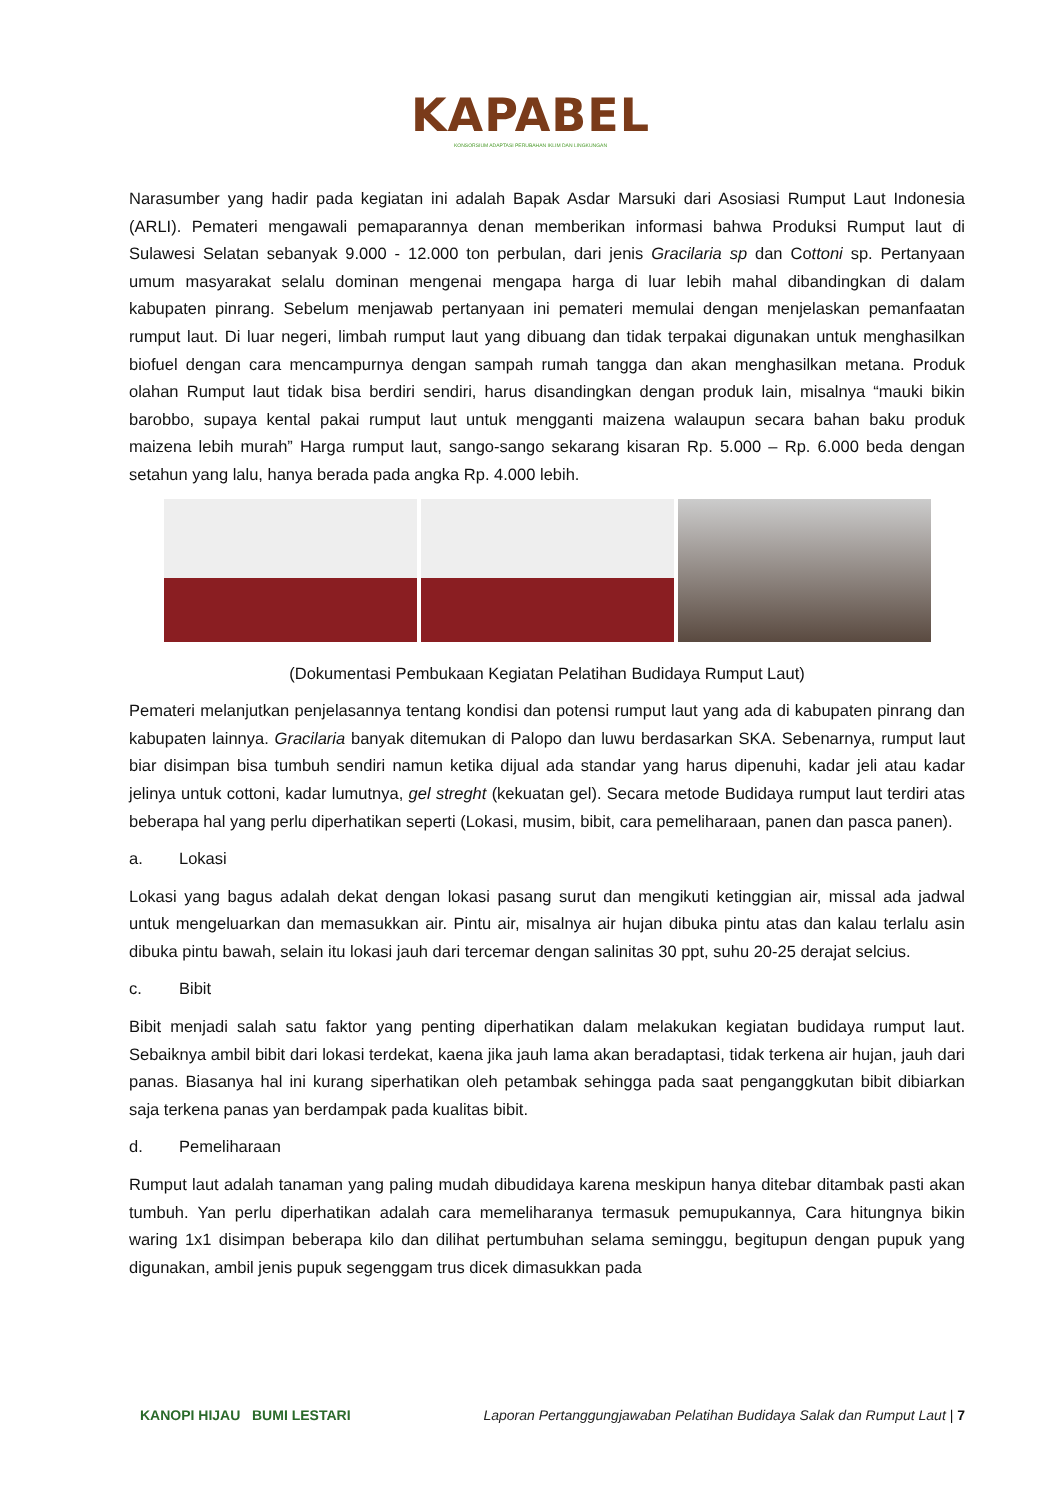KAPABEL
KONSORSIUM ADAPTASI PERUBAHAN IKLIM DAN LINGKUNGAN
Narasumber yang hadir pada kegiatan ini adalah Bapak Asdar Marsuki dari Asosiasi Rumput Laut Indonesia (ARLI). Pemateri mengawali pemaparannya denan memberikan informasi bahwa Produksi Rumput laut di Sulawesi Selatan sebanyak 9.000 - 12.000 ton perbulan, dari jenis Gracilaria sp dan Cottoni sp. Pertanyaan umum masyarakat selalu dominan mengenai mengapa harga di luar lebih mahal dibandingkan di dalam kabupaten pinrang. Sebelum menjawab pertanyaan ini pemateri memulai dengan menjelaskan pemanfaatan rumput laut. Di luar negeri, limbah rumput laut yang dibuang dan tidak terpakai digunakan untuk menghasilkan biofuel dengan cara mencampurnya dengan sampah rumah tangga dan akan menghasilkan metana. Produk olahan Rumput laut tidak bisa berdiri sendiri, harus disandingkan dengan produk lain, misalnya “mauki bikin barobbo, supaya kental pakai rumput laut untuk mengganti maizena walaupun secara bahan baku produk maizena lebih murah” Harga rumput laut, sango-sango sekarang kisaran Rp. 5.000 – Rp. 6.000 beda dengan setahun yang lalu, hanya berada pada angka Rp. 4.000 lebih.
(Dokumentasi Pembukaan Kegiatan Pelatihan Budidaya Rumput Laut)
Pemateri melanjutkan penjelasannya tentang kondisi dan potensi rumput laut yang ada di kabupaten pinrang dan kabupaten lainnya. Gracilaria banyak ditemukan di Palopo dan luwu berdasarkan SKA. Sebenarnya, rumput laut biar disimpan bisa tumbuh sendiri namun ketika dijual ada standar yang harus dipenuhi, kadar jeli atau kadar jelinya untuk cottoni, kadar lumutnya, gel streght (kekuatan gel). Secara metode Budidaya rumput laut terdiri atas beberapa hal yang perlu diperhatikan seperti (Lokasi, musim, bibit, cara pemeliharaan, panen dan pasca panen).
a. Lokasi
Lokasi yang bagus adalah dekat dengan lokasi pasang surut dan mengikuti ketinggian air, missal ada jadwal untuk mengeluarkan dan memasukkan air. Pintu air, misalnya air hujan dibuka pintu atas dan kalau terlalu asin dibuka pintu bawah, selain itu lokasi jauh dari tercemar dengan salinitas 30 ppt, suhu 20-25 derajat selcius.
c. Bibit
Bibit menjadi salah satu faktor yang penting diperhatikan dalam melakukan kegiatan budidaya rumput laut. Sebaiknya ambil bibit dari lokasi terdekat, kaena jika jauh lama akan beradaptasi, tidak terkena air hujan, jauh dari panas. Biasanya hal ini kurang siperhatikan oleh petambak sehingga pada saat penganggkutan bibit dibiarkan saja terkena panas yan berdampak pada kualitas bibit.
d. Pemeliharaan
Rumput laut adalah tanaman yang paling mudah dibudidaya karena meskipun hanya ditebar ditambak pasti akan tumbuh. Yan perlu diperhatikan adalah cara memeliharanya termasuk pemupukannya, Cara hitungnya bikin waring 1x1 disimpan beberapa kilo dan dilihat pertumbuhan selama seminggu, begitupun dengan pupuk yang digunakan, ambil jenis pupuk segenggam trus dicek dimasukkan pada
KANOPI HIJAU BUMI LESTARI Laporan Pertanggungjawaban Pelatihan Budidaya Salak dan Rumput Laut | 7